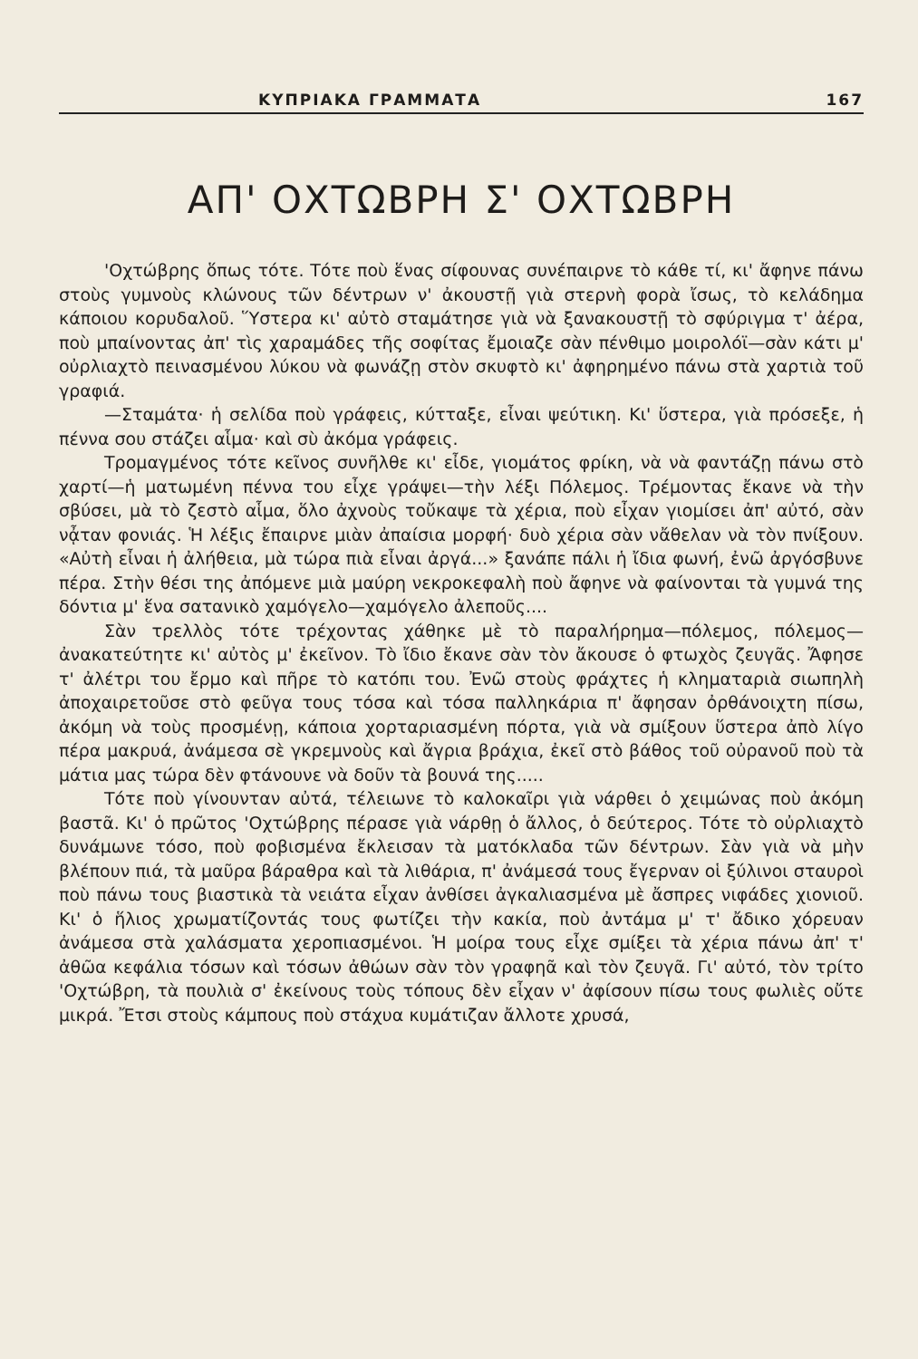ΚΥΠΡΙΑΚΑ ΓΡΑΜΜΑΤΑ 167
ΑΠ' ΟΧΤΩΒΡΗ Σ' ΟΧΤΩΒΡΗ
'Οχτώβρης ὅπως τότε. Τότε ποὺ ἕνας σίφουνας συνέπαιρνε τὸ κάθε τί, κι' ἄφηνε πάνω στοὺς γυμνοὺς κλώνους τῶν δέντρων ν' ἀκουστῇ γιὰ στερνὴ φορὰ ἴσως, τὸ κελάδημα κάποιου κορυδαλοῦ. Ὕστερα κι' αὐτὸ σταμάτησε γιὰ νὰ ξανακουστῇ τὸ σφύριγμα τ' ἀέρα, ποὺ μπαίνοντας ἀπ' τὶς χαραμάδες τῆς σοφίτας ἔμοιαζε σὰν πένθιμο μοιρολόϊ—σὰν κάτι μ' οὐρλιαχτὸ πεινασμένου λύκου νὰ φωνάζῃ στὸν σκυφτὸ κι' ἀφηρημένο πάνω στὰ χαρτιὰ τοῦ γραφιά.
—Σταμάτα· ἡ σελίδα ποὺ γράφεις, κύτταξε, εἶναι ψεύτικη. Κι' ὕστερα, γιὰ πρόσεξε, ἡ πέννα σου στάζει αἷμα· καὶ σὺ ἀκόμα γράφεις.
Τρομαγμένος τότε κεῖνος συνῆλθε κι' εἶδε, γιομάτος φρίκη, νὰ νὰ φαντάζῃ πάνω στὸ χαρτί—ἡ ματωμένη πέννα του εἶχε γράψει—τὴν λέξι Πόλεμος. Τρέμοντας ἔκανε νὰ τὴν σβύσει, μὰ τὸ ζεστὸ αἷμα, ὅλο ἀχνοὺς τοὔκαψε τὰ χέρια, ποὺ εἶχαν γιομίσει ἀπ' αὐτό, σὰν νᾆταν φονιάς. Ἡ λέξις ἔπαιρνε μιὰν ἀπαίσια μορφή· δυὸ χέρια σὰν νἄθελαν νὰ τὸν πνίξουν. «Αὐτὴ εἶναι ἡ ἀλήθεια, μὰ τώρα πιὰ εἶναι ἀργά...» ξανάπε πάλι ἡ ἴδια φωνή, ἐνῶ ἀργόσβυνε πέρα. Στὴν θέσι της ἀπόμενε μιὰ μαύρη νεκροκεφαλὴ ποὺ ἄφηνε νὰ φαίνονται τὰ γυμνά της δόντια μ' ἕνα σατανικὸ χαμόγελο—χαμόγελο ἀλεποῦς....
Σὰν τρελλὸς τότε τρέχοντας χάθηκε μὲ τὸ παραλήρημα—πόλεμος, πόλεμος—ἀνακατεύτητε κι' αὐτὸς μ' ἐκεῖνον. Τὸ ἴδιο ἔκανε σὰν τὸν ἄκουσε ὁ φτωχὸς ζευγᾶς. Ἄφησε τ' ἀλέτρι του ἔρμο καὶ πῆρε τὸ κατόπι του. Ἐνῶ στοὺς φράχτες ἡ κληματαριὰ σιωπηλὴ ἀποχαιρετοῦσε στὸ φεῦγα τους τόσα καὶ τόσα παλληκάρια π' ἄφησαν ὀρθάνοιχτη πίσω, ἀκόμη νὰ τοὺς προσμένῃ, κάποια χορταριασμένη πόρτα, γιὰ νὰ σμίξουν ὕστερα ἀπὸ λίγο πέρα μακρυά, ἀνάμεσα σὲ γκρεμνοὺς καὶ ἄγρια βράχια, ἐκεῖ στὸ βάθος τοῦ οὐρανοῦ ποὺ τὰ μάτια μας τώρα δὲν φτάνουνε νὰ δοῦν τὰ βουνά της.....
Τότε ποὺ γίνουνταν αὐτά, τέλειωνε τὸ καλοκαῖρι γιὰ νάρθει ὁ χειμώνας ποὺ ἀκόμη βαστᾶ. Κι' ὁ πρῶτος 'Οχτώβρης πέρασε γιὰ νάρθῃ ὁ ἄλλος, ὁ δεύτερος. Τότε τὸ οὐρλιαχτὸ δυνάμωνε τόσο, ποὺ φοβισμένα ἔκλεισαν τὰ ματόκλαδα τῶν δέντρων. Σὰν γιὰ νὰ μὴν βλέπουν πιά, τὰ μαῦρα βάραθρα καὶ τὰ λιθάρια, π' ἀνάμεσά τους ἔγερναν οἱ ξύλινοι σταυροὶ ποὺ πάνω τους βιαστικὰ τὰ νειάτα εἶχαν ἀνθίσει ἀγκαλιασμένα μὲ ἄσπρες νιφάδες χιονιοῦ. Κι' ὁ ἥλιος χρωματίζοντάς τους φωτίζει τὴν κακία, ποὺ ἀντάμα μ' τ' ἄδικο χόρευαν ἀνάμεσα στὰ χαλάσματα χεροπιασμένοι. Ἡ μοίρα τους εἶχε σμίξει τὰ χέρια πάνω ἀπ' τ' ἀθῶα κεφάλια τόσων καὶ τόσων ἀθώων σὰν τὸν γραφηᾶ καὶ τὸν ζευγᾶ. Γι' αὐτό, τὸν τρίτο 'Οχτώβρη, τὰ πουλιὰ σ' ἐκείνους τοὺς τόπους δὲν εἶχαν ν' ἀφίσουν πίσω τους φωλιὲς οὔτε μικρά. Ἔτσι στοὺς κάμπους ποὺ στάχυα κυμάτιζαν ἄλλοτε χρυσά,